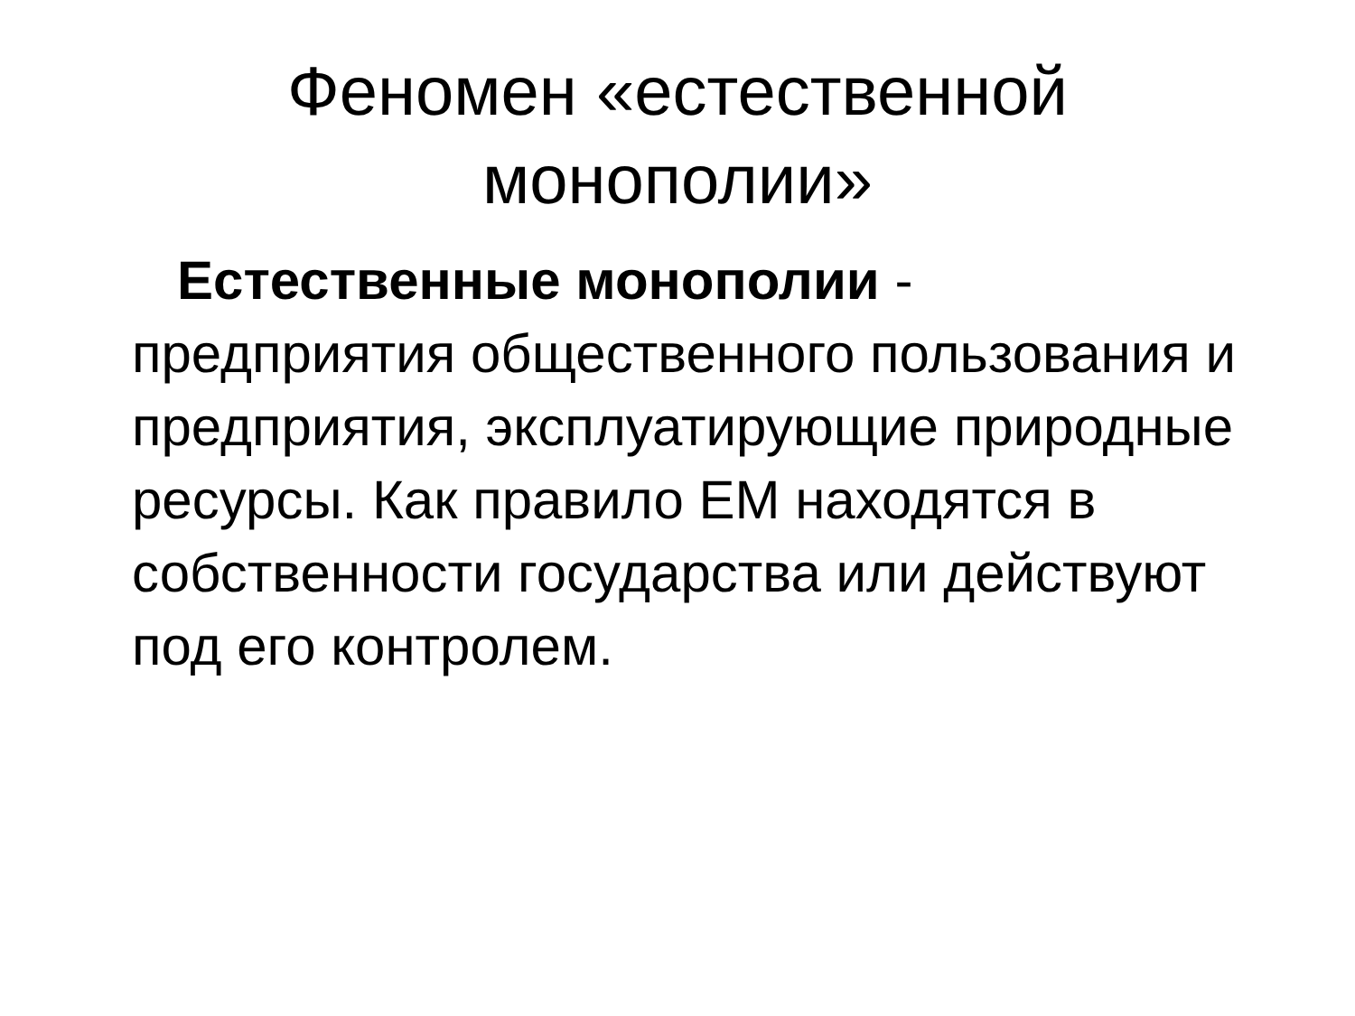Феномен «естественной монополии»
Естественные монополии - предприятия общественного пользования и предприятия, эксплуатирующие природные ресурсы. Как правило ЕМ находятся в собственности государства или действуют под его контролем.